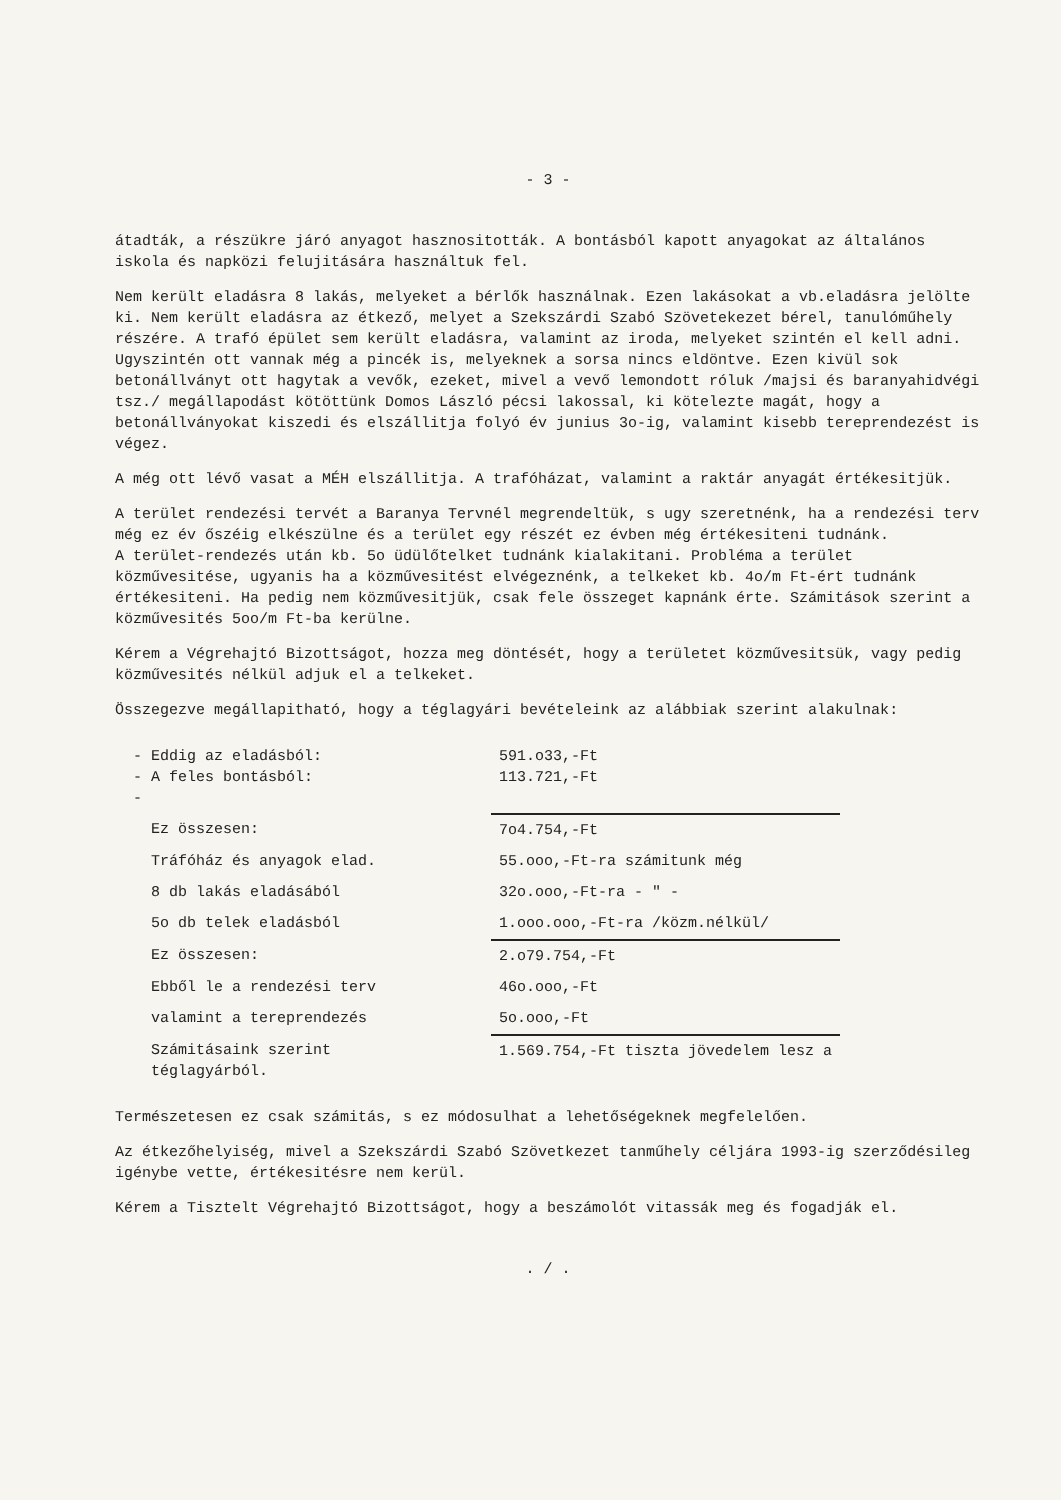- 3 -
átadták, a részükre járó anyagot hasznositották. A bontásból kapott anyagokat az általános iskola és napközi felujitására használtuk fel.
Nem került eladásra 8 lakás, melyeket a bérlők használnak. Ezen lakásokat a vb.eladásra jelölte ki. Nem került eladásra az étkező, melyet a Szekszárdi Szabó Szövetekezet bérel, tanulóműhely részére. A trafó épület sem került eladásra, valamint az iroda, melyeket szintén el kell adni. Ugyszintén ott vannak még a pincék is, melyeknek a sorsa nincs eldöntve. Ezen kivül sok betonállványt ott hagytak a vevők, ezeket, mivel a vevő lemondott róluk /majsi és baranyahidvégi tsz./ megállapodást kötöttünk Domos László pécsi lakossal, ki kötelezte magát, hogy a betonállványokat kiszedi és elszállitja folyó év junius 3o-ig, valamint kisebb tereprendezést is végez.
A még ott lévő vasat a MÉH elszállitja. A trafóházat, valamint a raktár anyagát értékesitjük.
A terület rendezési tervét a Baranya Tervnél megrendeltük, s ugy szeretnénk, ha a rendezési terv még ez év őszéig elkészülne és a terület egy részét ez évben még értékesiteni tudnánk.
A terület-rendezés után kb. 5o üdülőtelket tudnánk kialakitani. Probléma a terület közművesitése, ugyanis ha a közművesitést elvégeznénk, a telkeket kb. 4o/m Ft-ért tudnánk értékesiteni. Ha pedig nem közművesitjük, csak fele összeget kapnánk érte. Számitások szerint a közművesités 5oo/m Ft-ba kerülne.
Kérem a Végrehajtó Bizottságot, hozza meg döntését, hogy a területet közművesitsük, vagy pedig közművesités nélkül adjuk el a telkeket.
Összegezve megállapitható, hogy a téglagyári bevételeink az alábbiak szerint alakulnak:
| - Eddig az eladásból: - A feles bontásból: - | 591.o33,-Ft 113.721,-Ft |
| Ez összesen: | 7o4.754,-Ft |
| Tráfóház és anyagok elad. | 55.ooo,-Ft-ra számitunk még |
| 8 db lakás eladásából | 32o.ooo,-Ft-ra - " - |
| 5o db telek eladásból | 1.ooo.ooo,-Ft-ra /közm.nélkül/ |
| Ez összesen: | 2.o79.754,-Ft |
| Ebből le a rendezési terv | 46o.ooo,-Ft |
| valamint a tereprendezés | 5o.ooo,-Ft |
| Számitásaink szerint téglagyárból. | 1.569.754,-Ft tiszta jövedelem lesz a |
Természetesen ez csak számitás, s ez módosulhat a lehetőségeknek megfelelően.
Az étkezőhelyiség, mivel a Szekszárdi Szabó Szövetkezet tanműhely céljára 1993-ig szerződésileg igénybe vette, értékesitésre nem kerül.
Kérem a Tisztelt Végrehajtó Bizottságot, hogy a beszámolót vitassák meg és fogadják el.
. / .